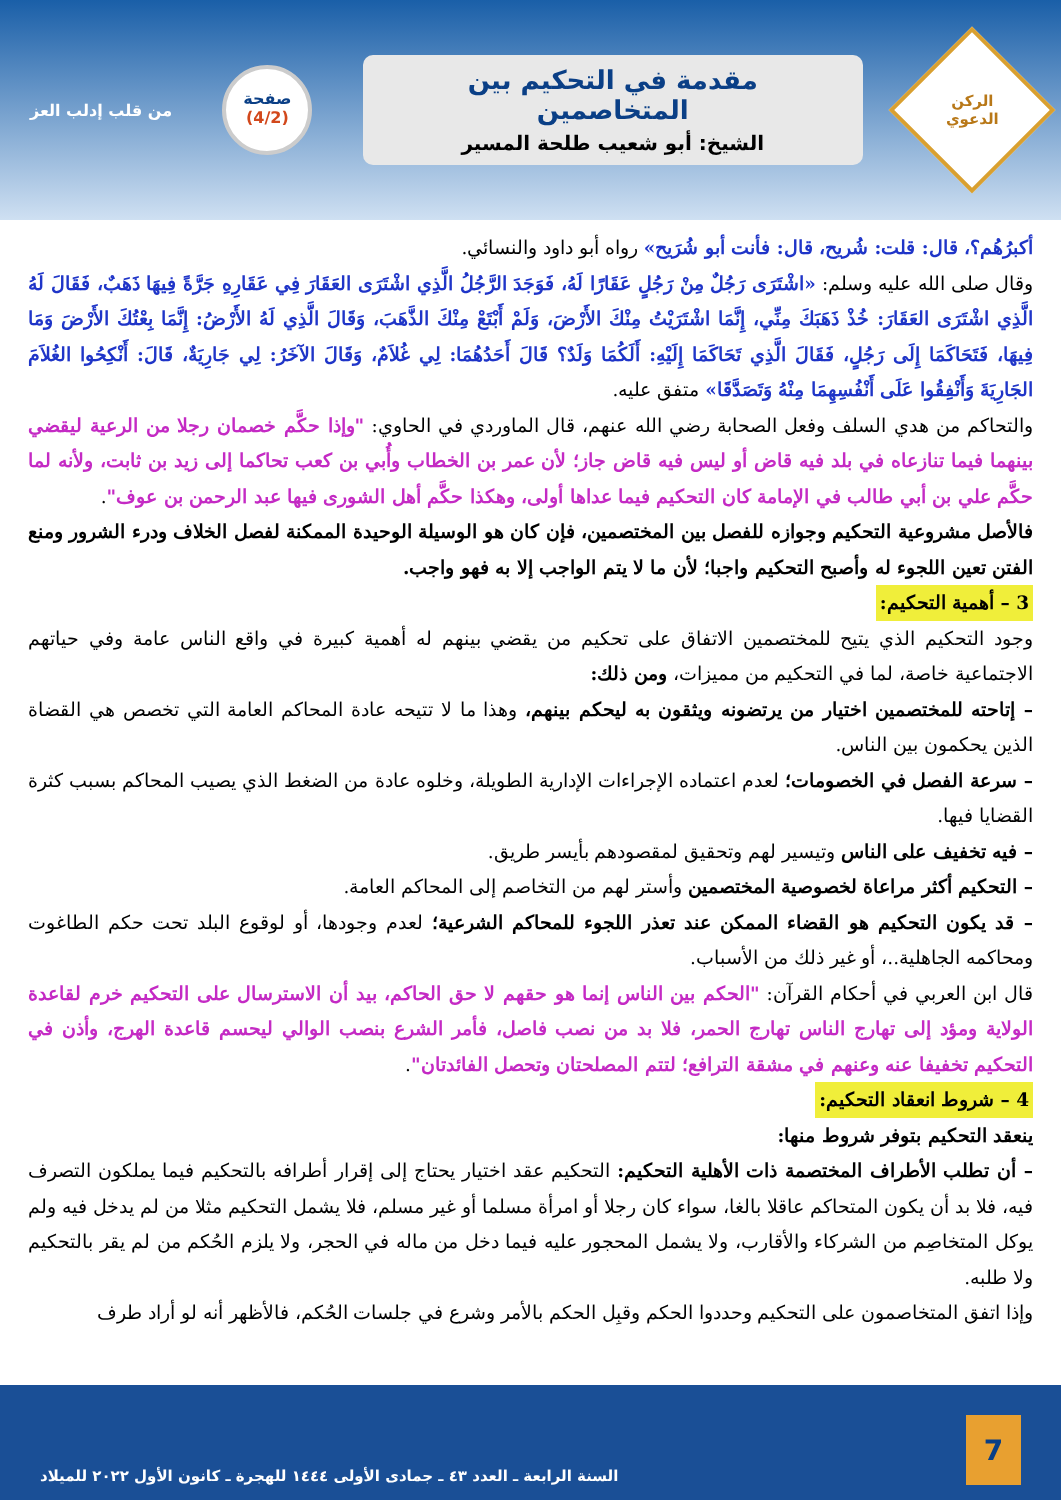الركن
الدعوي
مقدمة في التحكيم بين المتخاصمين
الشيخ: أبو شعيب طلحة المسير
صفحة
(4/2)
من قلب إدلب العز
أكبرُهُم؟، قال: قلت: شُريح، قال: فأنت أبو شُرَيح» رواه أبو داود والنسائي.
وقال صلى الله عليه وسلم: «اشْتَرَى رَجُلٌ مِنْ رَجُلٍ عَقَارًا لَهُ، فَوَجَدَ الرَّجُلُ الَّذِي اشْتَرَى العَقَارَ فِي عَقَارِهِ جَرَّةً فِيهَا ذَهَبٌ، فَقَالَ لَهُ الَّذِي اشْتَرَى العَقَارَ: خُذْ ذَهَبَكَ مِنِّي، إِنَّمَا اشْتَرَيْتُ مِنْكَ الأَرْضَ، وَلَمْ أَبْتَعْ مِنْكَ الذَّهَبَ، وَقَالَ الَّذِي لَهُ الأَرْضُ: إِنَّمَا بِعْتُكَ الأَرْضَ وَمَا فِيهَا، فَتَحَاكَمَا إِلَى رَجُلٍ، فَقَالَ الَّذِي تَحَاكَمَا إِلَيْهِ: أَلَكُمَا وَلَدٌ؟ قَالَ أَحَدُهُمَا: لِي غُلاَمٌ، وَقَالَ الآخَرُ: لِي جَارِيَةٌ، قَالَ: أَنْكِحُوا الغُلاَمَ الجَارِيَةَ وَأَنْفِقُوا عَلَى أَنْفُسِهِمَا مِنْهُ وَتَصَدَّقَا» متفق عليه.
والتحاكم من هدي السلف وفعل الصحابة رضي الله عنهم، قال الماوردي في الحاوي: "وإذا حكَّم خصمان رجلا من الرعية ليقضي بينهما فيما تنازعاه في بلد فيه قاض أو ليس فيه قاض جاز؛ لأن عمر بن الخطاب وأُبي بن كعب تحاكما إلى زيد بن ثابت، ولأنه لما حكَّم علي بن أبي طالب في الإمامة كان التحكيم فيما عداها أولى، وهكذا حكَّم أهل الشورى فيها عبد الرحمن بن عوف".
فالأصل مشروعية التحكيم وجوازه للفصل بين المختصمين، فإن كان هو الوسيلة الوحيدة الممكنة لفصل الخلاف ودرء الشرور ومنع الفتن تعين اللجوء له وأصبح التحكيم واجبا؛ لأن ما لا يتم الواجب إلا به فهو واجب.
3 – أهمية التحكيم:
وجود التحكيم الذي يتيح للمختصمين الاتفاق على تحكيم من يقضي بينهم له أهمية كبيرة في واقع الناس عامة وفي حياتهم الاجتماعية خاصة، لما في التحكيم من مميزات، ومن ذلك:
– إتاحته للمختصمين اختيار من يرتضونه ويثقون به ليحكم بينهم، وهذا ما لا تتيحه عادة المحاكم العامة التي تخصص هي القضاة الذين يحكمون بين الناس.
– سرعة الفصل في الخصومات؛ لعدم اعتماده الإجراءات الإدارية الطويلة، وخلوه عادة من الضغط الذي يصيب المحاكم بسبب كثرة القضايا فيها.
– فيه تخفيف على الناس وتيسير لهم وتحقيق لمقصودهم بأيسر طريق.
– التحكيم أكثر مراعاة لخصوصية المختصمين وأستر لهم من التخاصم إلى المحاكم العامة.
– قد يكون التحكيم هو القضاء الممكن عند تعذر اللجوء للمحاكم الشرعية؛ لعدم وجودها، أو لوقوع البلد تحت حكم الطاغوت ومحاكمه الجاهلية..، أو غير ذلك من الأسباب.
قال ابن العربي في أحكام القرآن: "الحكم بين الناس إنما هو حقهم لا حق الحاكم، بيد أن الاسترسال على التحكيم خرم لقاعدة الولاية ومؤد إلى تهارج الناس تهارج الحمر، فلا بد من نصب فاصل، فأمر الشرع بنصب الوالي ليحسم قاعدة الهرج، وأذن في التحكيم تخفيفا عنه وعنهم في مشقة الترافع؛ لتتم المصلحتان وتحصل الفائدتان".
4 – شروط انعقاد التحكيم:
ينعقد التحكيم بتوفر شروط منها:
– أن تطلب الأطراف المختصمة ذات الأهلية التحكيم: التحكيم عقد اختيار يحتاج إلى إقرار أطرافه بالتحكيم فيما يملكون التصرف فيه، فلا بد أن يكون المتحاكم عاقلا بالغا، سواء كان رجلا أو امرأة مسلما أو غير مسلم، فلا يشمل التحكيم مثلا من لم يدخل فيه ولم يوكل المتخاصِم من الشركاء والأقارب، ولا يشمل المحجور عليه فيما دخل من ماله في الحجر، ولا يلزم الحُكم من لم يقر بالتحكيم ولا طلبه.
وإذا اتفق المتخاصمون على التحكيم وحددوا الحكم وقبِل الحكم بالأمر وشرع في جلسات الحُكم، فالأظهر أنه لو أراد طرف
7
السنة الرابعة ـ العدد ٤٣ ـ جمادى الأولى ١٤٤٤ للهجرة ـ كانون الأول ٢٠٢٢ للميلاد